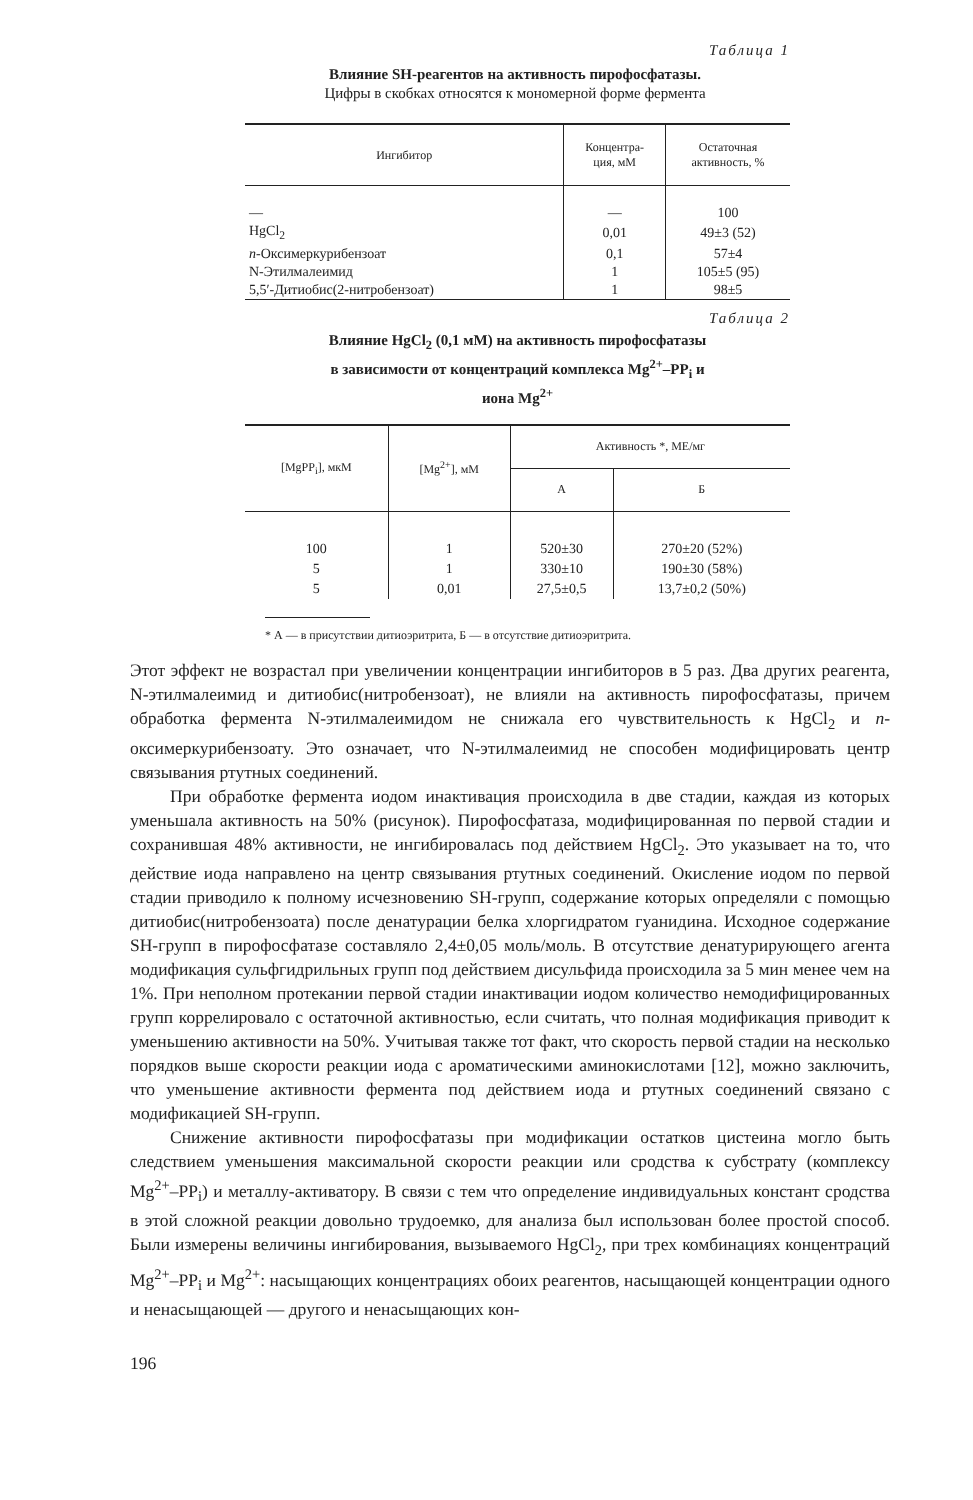Таблица 1
Влияние SH-реагентов на активность пирофосфатазы.
Цифры в скобках относятся к мономерной форме фермента
| Ингибитор | Концентра- ция, мМ | Остаточная активность, % |
| --- | --- | --- |
| — | — | 100 |
| HgCl<sub>2</sub> | 0,01 | 49±3 (52) |
| n -Оксимеркурибензоат | 0,1 | 57±4 |
| N-Этилмалеимид | 1 | 105±5 (95) |
| 5,5′-Дитиобис(2-нитробензоат) | 1 | 98±5 |
Таблица 2
Влияние HgCl<sub>2</sub> (0,1 мМ) на активность пирофосфатазы
в зависимости от концентраций комплекса Mg<sup>2+</sup>–PP<sub>i</sub> и
иона Mg<sup>2+</sup>
| [MgPP<sub>i</sub>], мкМ | [Mg<sup>2+</sup>], мМ | Активность *, МЕ/мг | |
| --- | --- | --- | --- |
| | | А | Б |
| 100 | 1 | 520±30 | 270±20 (52%) |
| 5 | 1 | 330±10 | 190±30 (58%) |
| 5 | 0,01 | 27,5±0,5 | 13,7±0,2 (50%) |
* А — в присутствии дитиоэритрита, Б — в отсутствие дитиоэритрита.
Этот эффект не возрастал при увеличении концентрации ингибиторов в 5 раз. Два других реагента, N-этилмалеимид и дитиобис(нитробензоат), не влияли на активность пирофосфатазы, причем обработка фермента N-этилмалеимидом не снижала его чувствительность к HgCl<sub>2</sub> и n-оксимеркурибензоату. Это означает, что N-этилмалеимид не способен модифицировать центр связывания ртутных соединений.
При обработке фермента иодом инактивация происходила в две стадии, каждая из которых уменьшала активность на 50% (рисунок). Пирофосфатаза, модифицированная по первой стадии и сохранившая 48% активности, не ингибировалась под действием HgCl<sub>2</sub>. Это указывает на то, что действие иода направлено на центр связывания ртутных соединений. Окисление иодом по первой стадии приводило к полному исчезновению SH-групп, содержание которых определяли с помощью дитиобис(нитробензоата) после денатурации белка хлоргидратом гуанидина. Исходное содержание SH-групп в пирофосфатазе составляло 2,4±0,05 моль/моль. В отсутствие денатурирующего агента модификация сульфгидрильных групп под действием дисульфида происходила за 5 мин менее чем на 1%. При неполном протекании первой стадии инактивации иодом количество немодифицированных групп коррелировало с остаточной активностью, если считать, что полная модификация приводит к уменьшению активности на 50%. Учитывая также тот факт, что скорость первой стадии на несколько порядков выше скорости реакции иода с ароматическими аминокислотами [12], можно заключить, что уменьшение активности фермента под действием иода и ртутных соединений связано с модификацией SH-групп.
Снижение активности пирофосфатазы при модификации остатков цистеина могло быть следствием уменьшения максимальной скорости реакции или сродства к субстрату (комплексу Mg<sup>2+</sup>–PP<sub>i</sub>) и металлу-активатору. В связи с тем что определение индивидуальных констант сродства в этой сложной реакции довольно трудоемко, для анализа был использован более простой способ. Были измерены величины ингибирования, вызываемого HgCl<sub>2</sub>, при трех комбинациях концентраций Mg<sup>2+</sup>–PP<sub>i</sub> и Mg<sup>2+</sup>: насыщающих концентрациях обоих реагентов, насыщающей концентрации одного и ненасыщающей — другого и ненасыщающих кон-
196